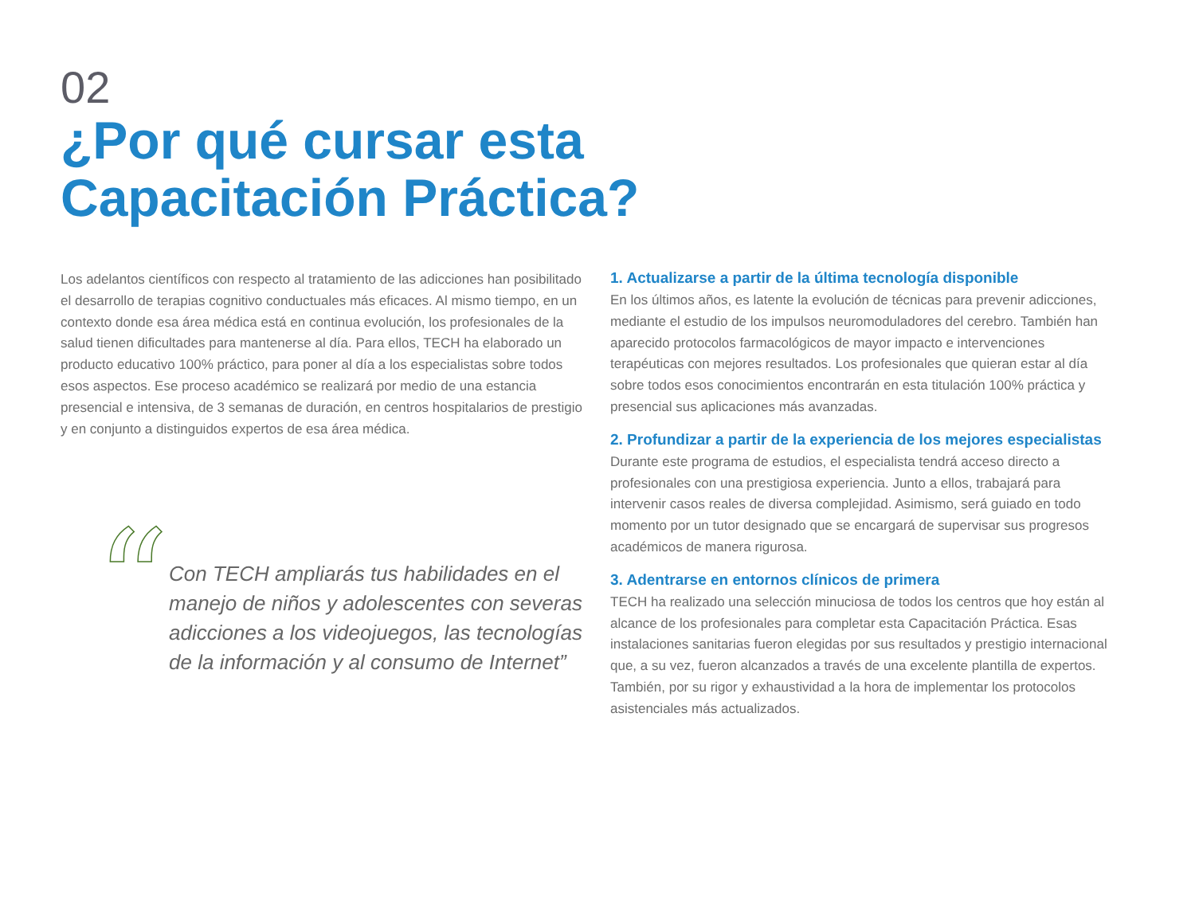02
¿Por qué cursar esta
Capacitación Práctica?
Los adelantos científicos con respecto al tratamiento de las adicciones han posibilitado el desarrollo de terapias cognitivo conductuales más eficaces. Al mismo tiempo, en un contexto donde esa área médica está en continua evolución, los profesionales de la salud tienen dificultades para mantenerse al día. Para ellos, TECH ha elaborado un producto educativo 100% práctico, para poner al día a los especialistas sobre todos esos aspectos. Ese proceso académico se realizará por medio de una estancia presencial e intensiva, de 3 semanas de duración, en centros hospitalarios de prestigio y en conjunto a distinguidos expertos de esa área médica.
“
Con TECH ampliarás tus habilidades en el manejo de niños y adolescentes con severas adicciones a los videojuegos, las tecnologías de la información y al consumo de Internet”
1. Actualizarse a partir de la última tecnología disponible
En los últimos años, es latente la evolución de técnicas para prevenir adicciones, mediante el estudio de los impulsos neuromoduladores del cerebro. También han aparecido protocolos farmacológicos de mayor impacto e intervenciones terapéuticas con mejores resultados. Los profesionales que quieran estar al día sobre todos esos conocimientos encontrarán en esta titulación 100% práctica y presencial sus aplicaciones más avanzadas.
2. Profundizar a partir de la experiencia de los mejores especialistas
Durante este programa de estudios, el especialista tendrá acceso directo a profesionales con una prestigiosa experiencia. Junto a ellos, trabajará para intervenir casos reales de diversa complejidad. Asimismo, será guiado en todo momento por un tutor designado que se encargará de supervisar sus progresos académicos de manera rigurosa.
3. Adentrarse en entornos clínicos de primera
TECH ha realizado una selección minuciosa de todos los centros que hoy están al alcance de los profesionales para completar esta Capacitación Práctica. Esas instalaciones sanitarias fueron elegidas por sus resultados y prestigio internacional que, a su vez, fueron alcanzados a través de una excelente plantilla de expertos. También, por su rigor y exhaustividad a la hora de implementar los protocolos asistenciales más actualizados.